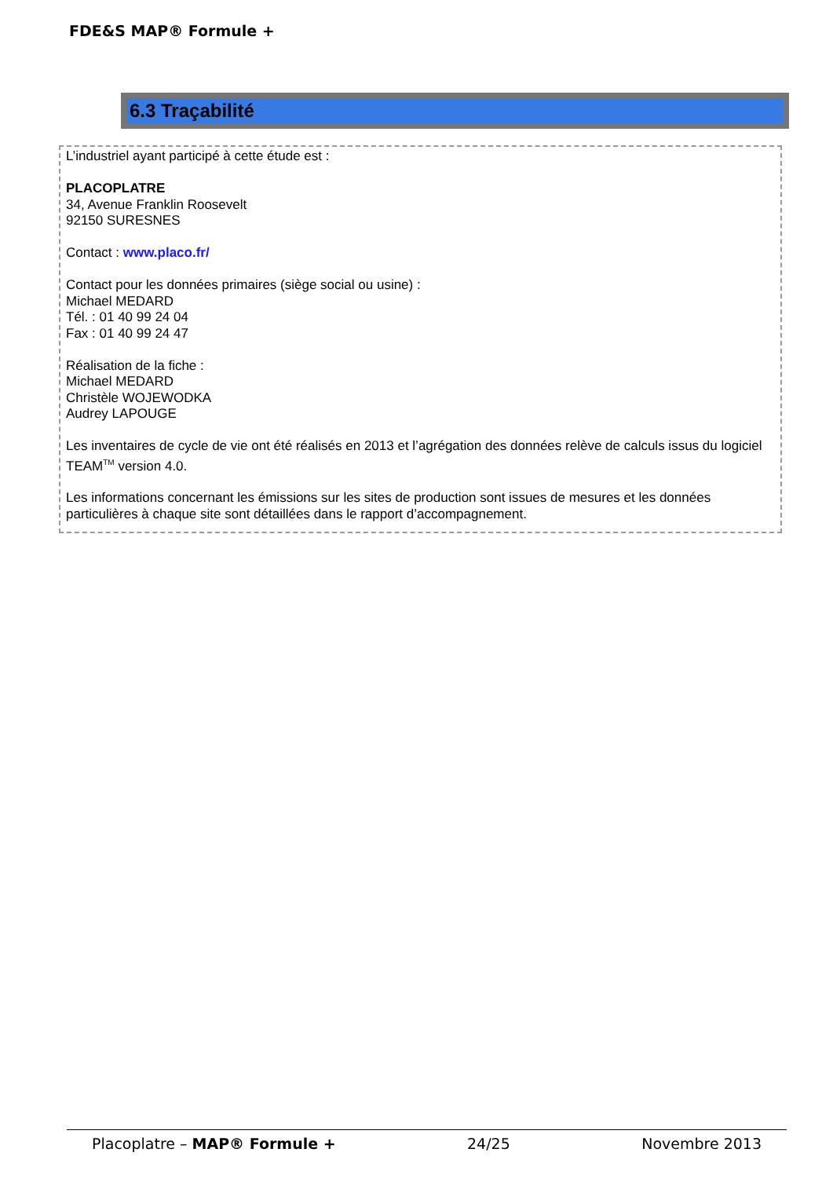FDE&S MAP® Formule +
6.3 Traçabilité
L’industriel ayant participé à cette étude est :
PLACOPLATRE
34, Avenue Franklin Roosevelt
92150 SURESNES
Contact : www.placo.fr/
Contact pour les données primaires (siège social ou usine) :
Michael MEDARD
Tél. : 01 40 99 24 04
Fax : 01 40 99 24 47
Réalisation de la fiche :
Michael MEDARD
Christèle WOJEWODKA
Audrey LAPOUGE
Les inventaires de cycle de vie ont été réalisés en 2013 et l’agrégation des données relève de calculs issus du logiciel TEAM<sup>TM</sup> version 4.0.
Les informations concernant les émissions sur les sites de production sont issues de mesures et les données particulières à chaque site sont détaillées dans le rapport d’accompagnement.
Placoplatre – MAP® Formule + 24/25 Novembre 2013